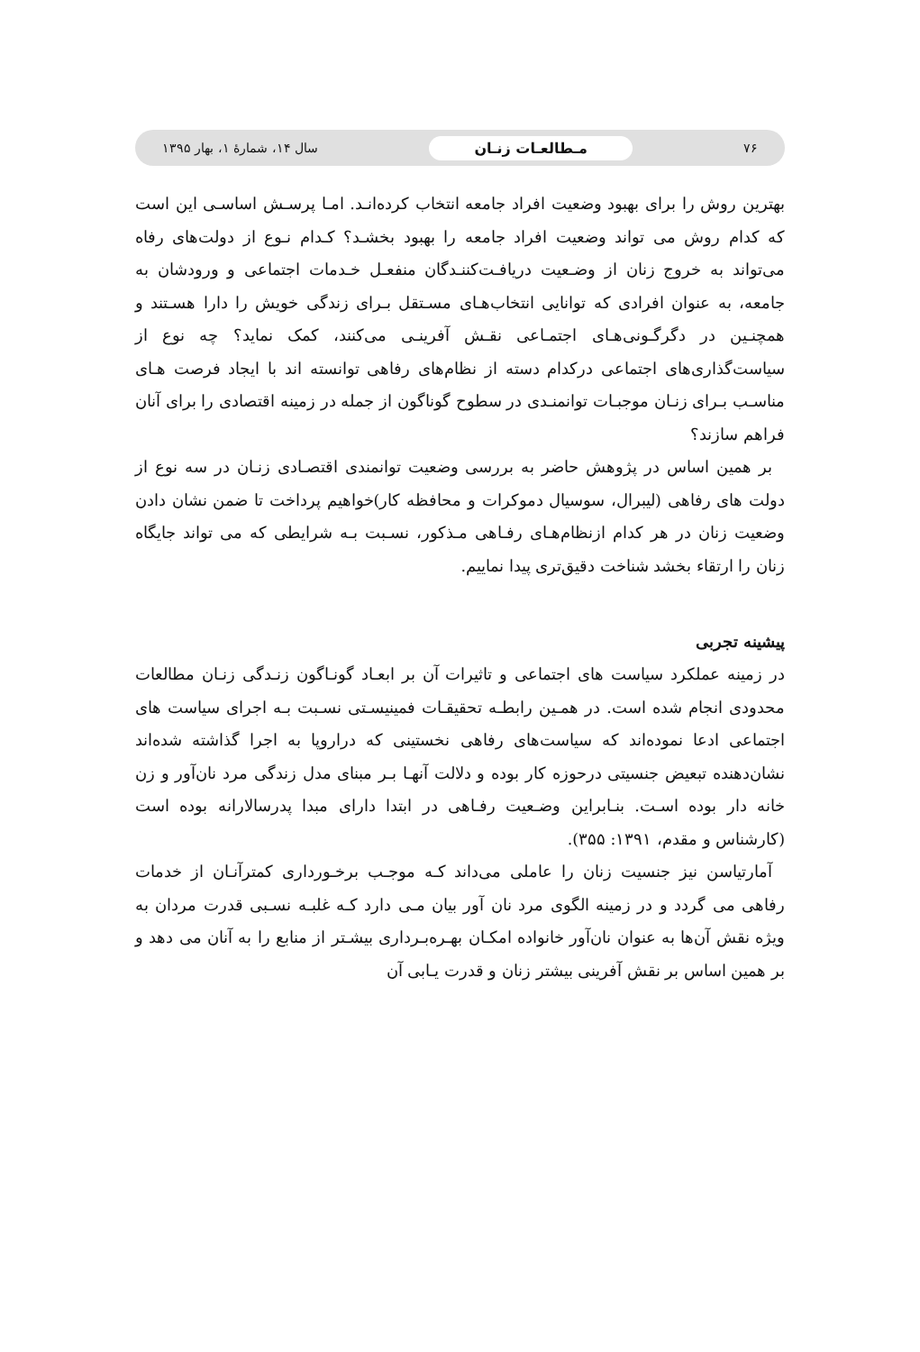۷۶ مـطالعـات زنـان سال ۱۴، شمارهٔ ۱، بهار ۱۳۹۵
بهترین روش را برای بهبود وضعیت افراد جامعه انتخاب کرده‌انـد. امـا پرسـش اساسـی این است که کدام روش می تواند وضعیت افراد جامعه را بهبود بخشـد؟ کـدام نـوع از دولت‌های رفاه می‌تواند به خروج زنان از وضـعیت دریافـت‌کننـدگان منفعـل خـدمات اجتماعی و ورودشان به جامعه، به عنوان افرادی که توانایی انتخاب‌هـای مسـتقل بـرای زندگی خویش را دارا هسـتند و همچنـین در دگرگـونی‌هـای اجتمـاعی نقـش آفرینـی می‌کنند، کمک نماید؟ چه نوع از سیاست‌گذاری‌های اجتماعی درکدام دسته از نظام‌های رفاهی توانسته اند با ایجاد فرصت هـای مناسـب بـرای زنـان موجبـات توانمنـدی در سطوح گوناگون از جمله در زمینه اقتصادی را برای آنان فراهم سازند؟
بر همین اساس در پژوهش حاضر به بررسی وضعیت توانمندی اقتصـادی زنـان در سه نوع از دولت های رفاهی (لیبرال، سوسیال دموکرات و محافظه کار)خواهیم پرداخت تا ضمن نشان دادن وضعیت زنان در هر کدام ازنظام‌هـای رفـاهی مـذکور، نسـبت بـه شرایطی که می تواند جایگاه زنان را ارتقاء بخشد شناخت دقیق‌تری پیدا نماییم.
پیشینه تجربی
در زمینه عملکرد سیاست های اجتماعی و تاثیرات آن بر ابعـاد گونـاگون زنـدگی زنـان مطالعات محدودی انجام شده است. در همـین رابطـه تحقیقـات فمینیسـتی نسـبت بـه اجرای سیاست های اجتماعی ادعا نموده‌اند که سیاست‌های رفاهی نخستینی که دراروپا به اجرا گذاشته شده‌اند نشان‌دهنده تبعیض جنسیتی درحوزه کار بوده و دلالت آنهـا بـر مبنای مدل زندگی مرد نان‌آور و زن خانه دار بوده اسـت. بنـابراین وضـعیت رفـاهی در ابتدا دارای مبدا پدرسالارانه بوده است (کارشناس و مقدم، ۱۳۹۱: ۳۵۵).
آمارتیاسن نیز جنسیت زنان را عاملی می‌داند کـه موجـب برخـورداری کمترآنـان از خدمات رفاهی می گردد و در زمینه الگوی مرد نان آور بیان مـی دارد کـه غلبـه نسـبی قدرت مردان به ویژه نقش آن‌ها به عنوان نان‌آور خانواده امکـان بهـره‌بـرداری بیشـتر از منابع را به آنان می دهد و بر همین اساس بر نقش آفرینی بیشتر زنان و قدرت یـابی آن